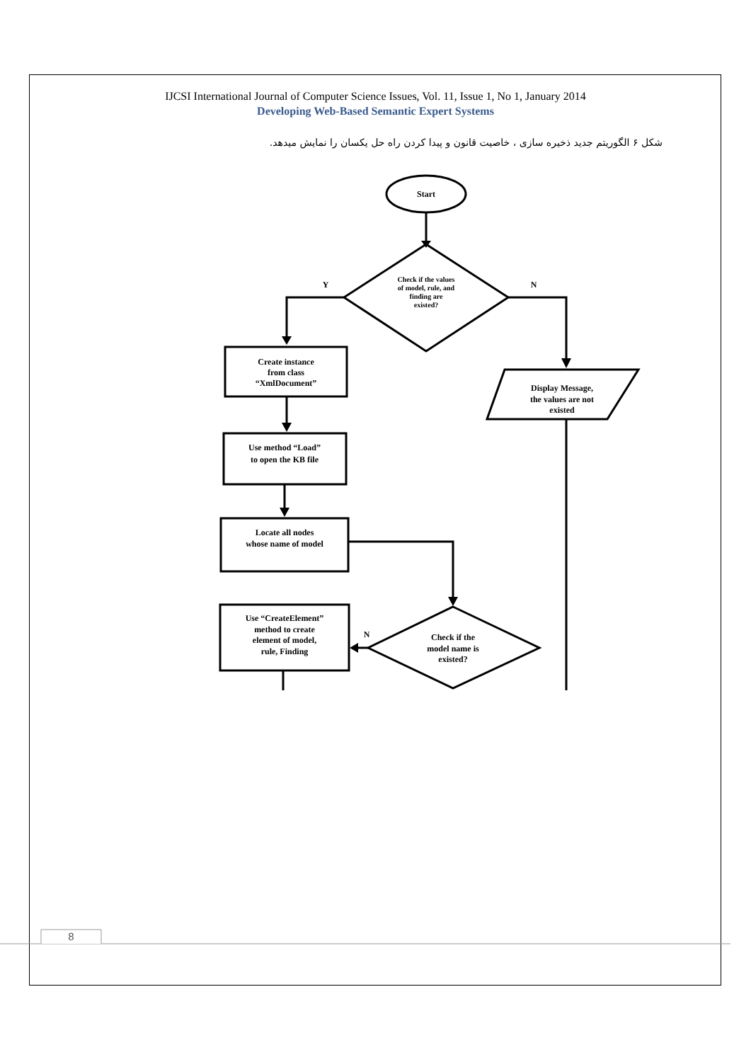IJCSI International Journal of Computer Science Issues, Vol. 11, Issue 1, No 1, January 2014
Developing Web-Based Semantic Expert Systems
شکل ۶ الگوریتم جدید ذخیره سازی ، خاصیت قانون و پیدا کردن راه حل یکسان را نمایش میدهد.
Start
Check if the values
of model, rule, and
finding are
existed?
Y
N
Create instance
from class
“XmlDocument”
Use method “Load”
to open the KB file
Locate all nodes
whose name of model
Check if the
model name is
existed?
N
Use “CreateElement”
method to create
element of model,
rule, Finding
Display Message,
the values are not
existed
8